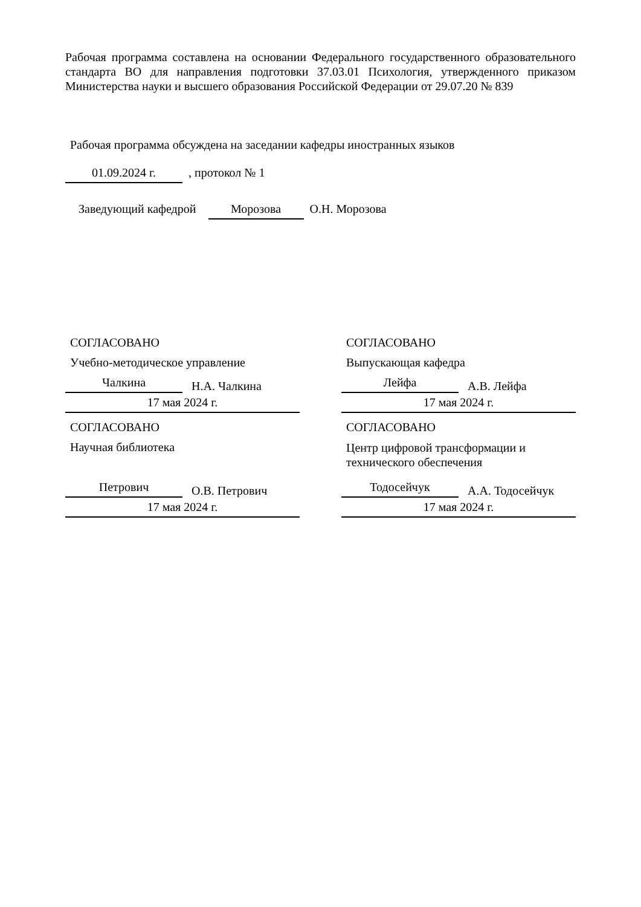Рабочая программа составлена на основании Федерального государственного образовательного стандарта ВО для направления подготовки 37.03.01 Психология, утвержденного приказом Министерства науки и высшего образования Российской Федерации от 29.07.20 № 839
Рабочая программа обсуждена на заседании кафедры иностранных языков
01.09.2024 г. , протокол № 1
Заведующий кафедрой Морозова О.Н. Морозова
СОГЛАСОВАНО
Учебно-методическое управление
Чалкина Н.А. Чалкина
17 мая 2024 г.
СОГЛАСОВАНО
Научная библиотека
Петрович О.В. Петрович
17 мая 2024 г.
СОГЛАСОВАНО
Выпускающая кафедра
Лейфа А.В. Лейфа
17 мая 2024 г.
СОГЛАСОВАНО
Центр цифровой трансформации и технического обеспечения
Тодосейчук А.А. Тодосейчук
17 мая 2024 г.